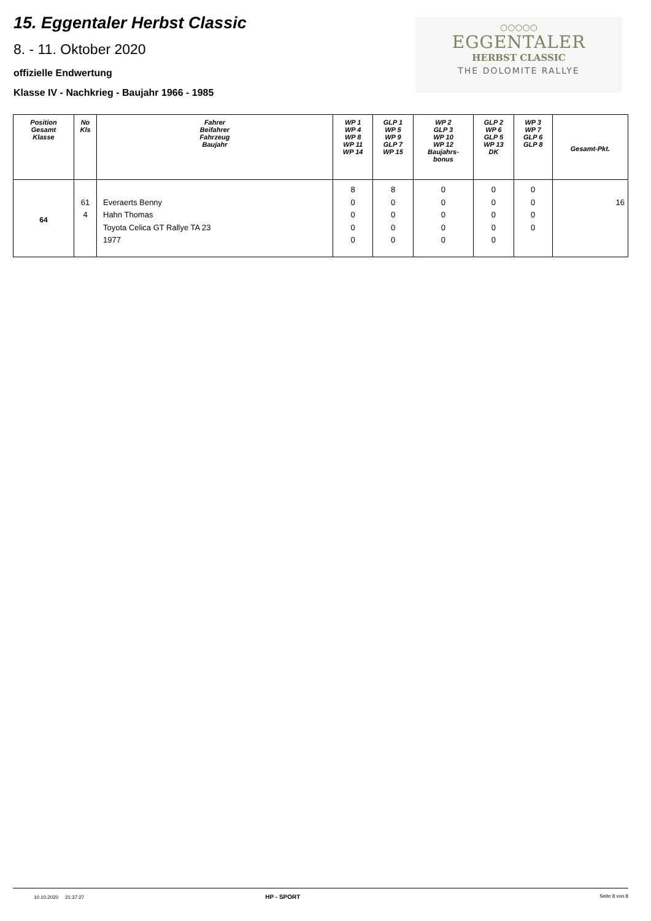15. Eggentaler Herbst Classic
8. - 11. Oktober 2020
offizielle Endwertung
Klasse IV - Nachkrieg - Baujahr 1966 - 1985
○○○○○
EGGENTALER
HERBST CLASSIC
THE DOLOMITE RALLYE
| Position Gesamt Klasse | No Kls | Fahrer Beifahrer Fahrzeug Baujahr | WP 1 WP 4 WP 8 WP 11 WP 14 | GLP 1 WP 5 WP 9 GLP 7 WP 15 | WP 2 GLP 3 WP 10 WP 12 Baujahrs- bonus | GLP 2 WP 6 GLP 5 WP 13 DK | WP 3 WP 7 GLP 6 GLP 8 | Gesamt-Pkt. |
| --- | --- | --- | --- | --- | --- | --- | --- | --- |
| 64 | 61 4 | Everaerts Benny Hahn Thomas Toyota Celica GT Rallye TA 23 1977 | 8 0 0 0 0 | 8 0 0 0 0 | 0 0 0 0 0 | 0 0 0 0 0 | 0 0 0 0 | 16 |
10.10.2020 21:37:27 HP - SPORT Seite 8 von 8